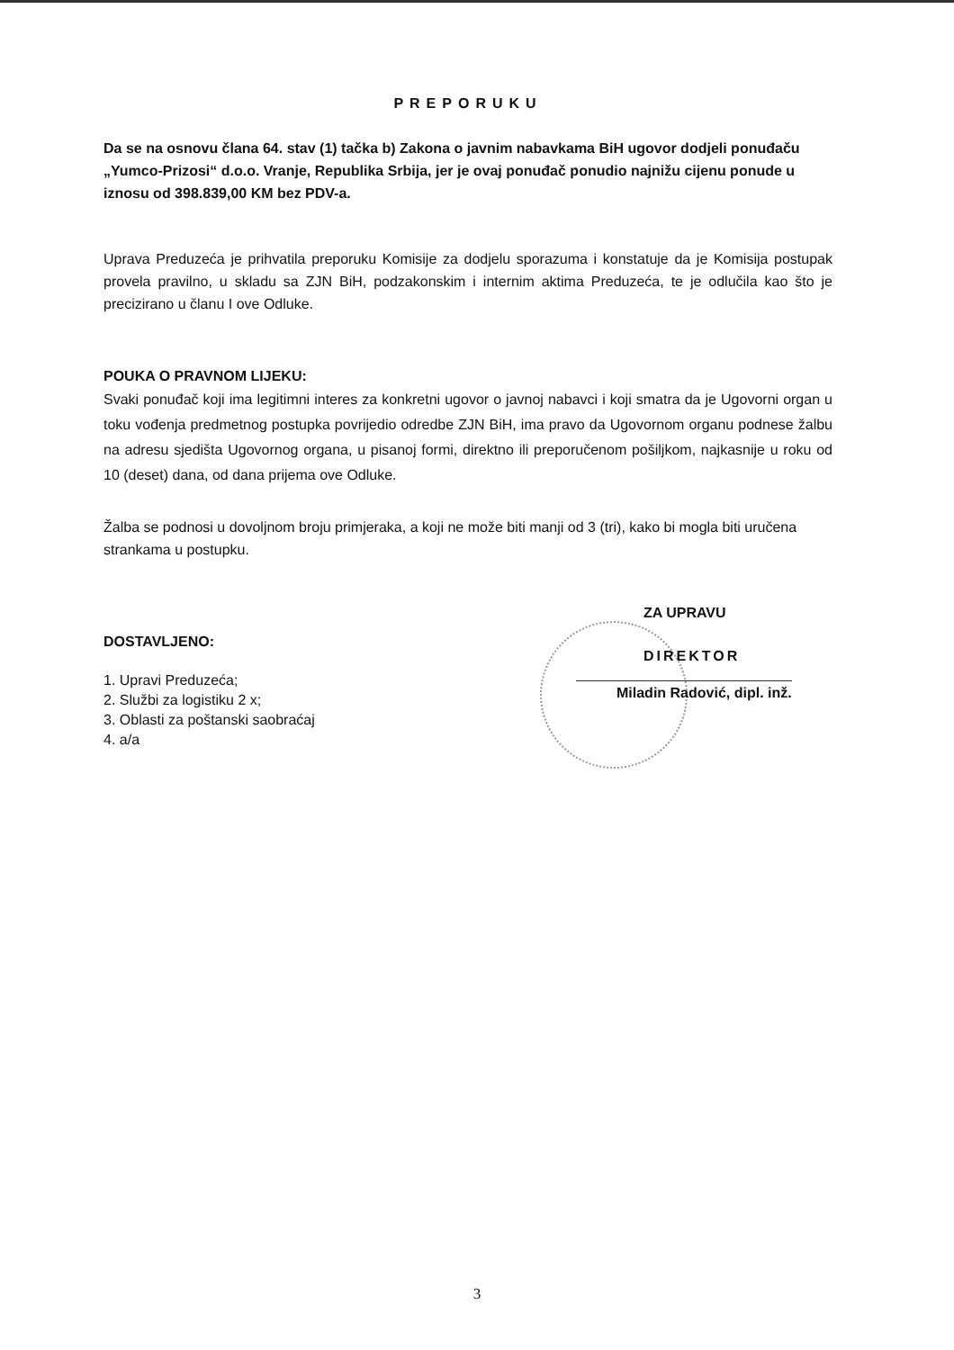PREPORUKU
Da se na osnovu člana 64. stav (1) tačka b) Zakona o javnim nabavkama BiH ugovor dodjeli ponuđaču „Yumco-Prizosi“ d.o.o. Vranje, Republika Srbija, jer je ovaj ponuđač ponudio najnižu cijenu ponude u iznosu od 398.839,00 KM bez PDV-a.
Uprava Preduzeća je prihvatila preporuku Komisije za dodjelu sporazuma i konstatuje da je Komisija postupak provela pravilno, u skladu sa ZJN BiH, podzakonskim i internim aktima Preduzeća, te je odlučila kao što je precizirano u članu I ove Odluke.
POUKA O PRAVNOM LIJEKU:
Svaki ponuđač koji ima legitimni interes za konkretni ugovor o javnoj nabavci i koji smatra da je Ugovorni organ u toku vođenja predmetnog postupka povrijedio odredbe ZJN BiH, ima pravo da Ugovornom organu podnese žalbu na adresu sjedišta Ugovornog organa, u pisanoj formi, direktno ili preporučenom pošiljkom, najkasnije u roku od 10 (deset) dana, od dana prijema ove Odluke.
Žalba se podnosi u dovoljnom broju primjeraka, a koji ne može biti manji od 3 (tri), kako bi mogla biti uručena strankama u postupku.
ZA UPRAVU
DIREKTOR
Miladin Radović, dipl. inž.
DOSTAVLJENO:
1. Upravi Preduzeća;
2. Službi za logistiku 2 x;
3. Oblasti za poštanski saobraćaj
4. a/a
3